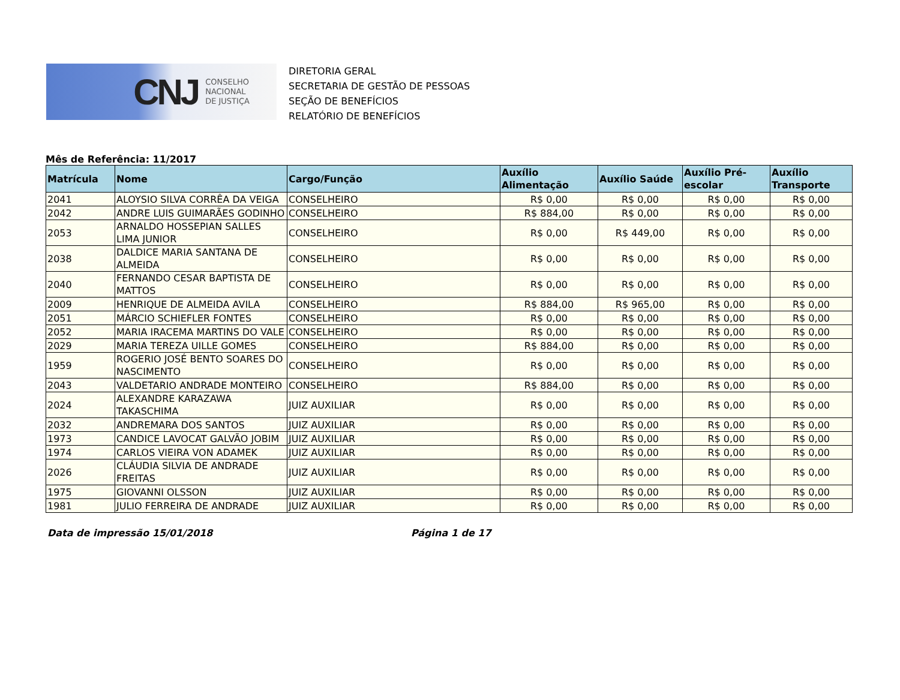CNJ CONSELHO
NACIONAL
DE JUSTIÇA
DIRETORIA GERAL
SECRETARIA DE GESTÃO DE PESSOAS
SEÇÃO DE BENEFÍCIOS
RELATÓRIO DE BENEFÍCIOS
Mês de Referência: 11/2017
| Matrícula | Nome | Cargo/Função | Auxílio Alimentação | Auxílio Saúde | Auxílio Pré-escolar | Auxílio Transporte |
| --- | --- | --- | --- | --- | --- | --- |
| 2041 | ALOYSIO SILVA CORRÊA DA VEIGA | CONSELHEIRO | R$ 0,00 | R$ 0,00 | R$ 0,00 | R$ 0,00 |
| 2042 | ANDRE LUIS GUIMARÃES GODINHO | CONSELHEIRO | R$ 884,00 | R$ 0,00 | R$ 0,00 | R$ 0,00 |
| 2053 | ARNALDO HOSSEPIAN SALLES LIMA JUNIOR | CONSELHEIRO | R$ 0,00 | R$ 449,00 | R$ 0,00 | R$ 0,00 |
| 2038 | DALDICE MARIA SANTANA DE ALMEIDA | CONSELHEIRO | R$ 0,00 | R$ 0,00 | R$ 0,00 | R$ 0,00 |
| 2040 | FERNANDO CESAR BAPTISTA DE MATTOS | CONSELHEIRO | R$ 0,00 | R$ 0,00 | R$ 0,00 | R$ 0,00 |
| 2009 | HENRIQUE DE ALMEIDA AVILA | CONSELHEIRO | R$ 884,00 | R$ 965,00 | R$ 0,00 | R$ 0,00 |
| 2051 | MÁRCIO SCHIEFLER FONTES | CONSELHEIRO | R$ 0,00 | R$ 0,00 | R$ 0,00 | R$ 0,00 |
| 2052 | MARIA IRACEMA MARTINS DO VALE | CONSELHEIRO | R$ 0,00 | R$ 0,00 | R$ 0,00 | R$ 0,00 |
| 2029 | MARIA TEREZA UILLE GOMES | CONSELHEIRO | R$ 884,00 | R$ 0,00 | R$ 0,00 | R$ 0,00 |
| 1959 | ROGERIO JOSÉ BENTO SOARES DO NASCIMENTO | CONSELHEIRO | R$ 0,00 | R$ 0,00 | R$ 0,00 | R$ 0,00 |
| 2043 | VALDETARIO ANDRADE MONTEIRO | CONSELHEIRO | R$ 884,00 | R$ 0,00 | R$ 0,00 | R$ 0,00 |
| 2024 | ALEXANDRE KARAZAWA TAKASCHIMA | JUIZ AUXILIAR | R$ 0,00 | R$ 0,00 | R$ 0,00 | R$ 0,00 |
| 2032 | ANDREMARA DOS SANTOS | JUIZ AUXILIAR | R$ 0,00 | R$ 0,00 | R$ 0,00 | R$ 0,00 |
| 1973 | CANDICE LAVOCAT GALVÃO JOBIM | JUIZ AUXILIAR | R$ 0,00 | R$ 0,00 | R$ 0,00 | R$ 0,00 |
| 1974 | CARLOS VIEIRA VON ADAMEK | JUIZ AUXILIAR | R$ 0,00 | R$ 0,00 | R$ 0,00 | R$ 0,00 |
| 2026 | CLÁUDIA SILVIA DE ANDRADE FREITAS | JUIZ AUXILIAR | R$ 0,00 | R$ 0,00 | R$ 0,00 | R$ 0,00 |
| 1975 | GIOVANNI OLSSON | JUIZ AUXILIAR | R$ 0,00 | R$ 0,00 | R$ 0,00 | R$ 0,00 |
| 1981 | JULIO FERREIRA DE ANDRADE | JUIZ AUXILIAR | R$ 0,00 | R$ 0,00 | R$ 0,00 | R$ 0,00 |
Data de impressão 15/01/2018 Página 1 de 17